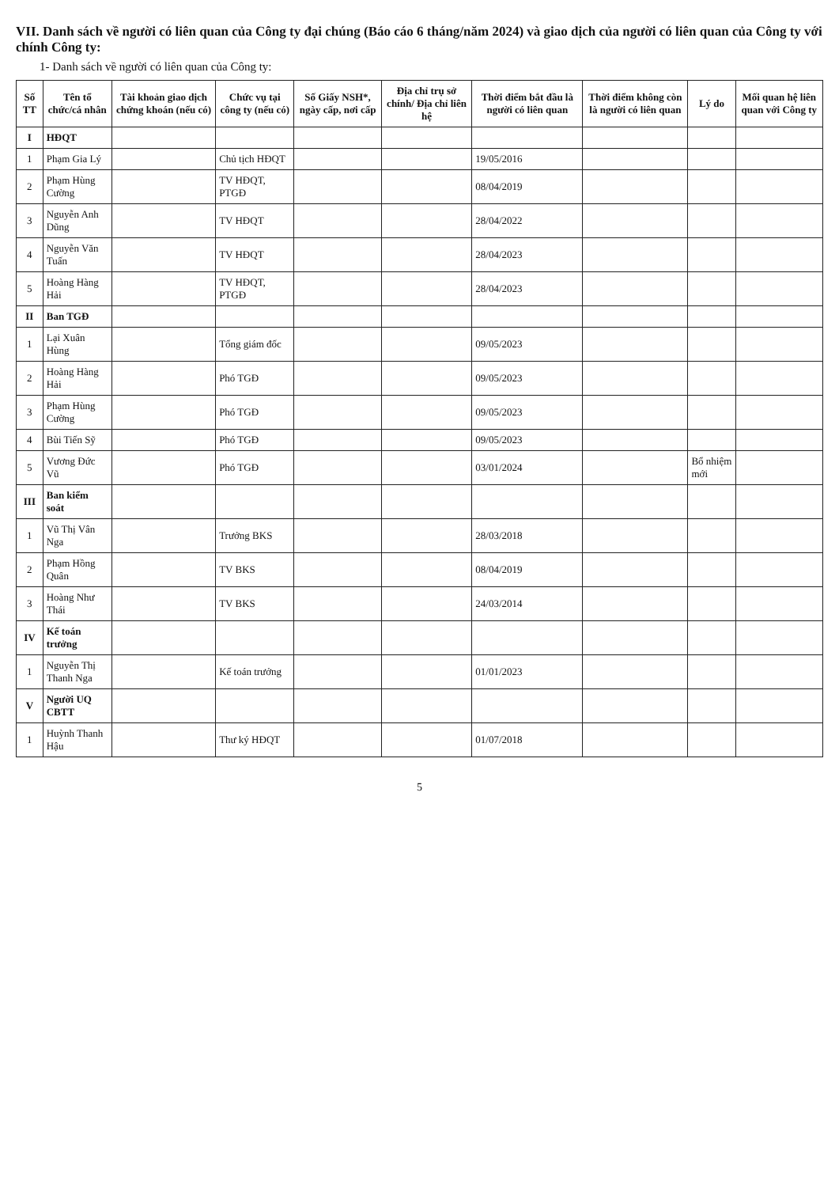VII. Danh sách về người có liên quan của Công ty đại chúng (Báo cáo 6 tháng/năm 2024) và giao dịch của người có liên quan của Công ty với chính Công ty:
1- Danh sách về người có liên quan của Công ty:
| Số TT | Tên tổ chức/cá nhân | Tài khoản giao dịch chứng khoán (nếu có) | Chức vụ tại công ty (nếu có) | Số Giấy NSH*, ngày cấp, nơi cấp | Địa chỉ trụ sở chính/ Địa chỉ liên hệ | Thời điểm bắt đầu là người có liên quan | Thời điểm không còn là người có liên quan | Lý do | Mối quan hệ liên quan với Công ty |
| --- | --- | --- | --- | --- | --- | --- | --- | --- | --- |
| I | HĐQT | | | | | | | | |
| 1 | Phạm Gia Lý | | Chủ tịch HĐQT | | | 19/05/2016 | | | |
| 2 | Phạm Hùng Cường | | TV HĐQT, PTGĐ | | | 08/04/2019 | | | |
| 3 | Nguyễn Anh Dũng | | TV HĐQT | | | 28/04/2022 | | | |
| 4 | Nguyễn Văn Tuấn | | TV HĐQT | | | 28/04/2023 | | | |
| 5 | Hoàng Hàng Hải | | TV HĐQT, PTGĐ | | | 28/04/2023 | | | |
| II | Ban TGĐ | | | | | | | | |
| 1 | Lại Xuân Hùng | | Tổng giám đốc | | | 09/05/2023 | | | |
| 2 | Hoàng Hàng Hải | | Phó TGĐ | | | 09/05/2023 | | | |
| 3 | Phạm Hùng Cường | | Phó TGĐ | | | 09/05/2023 | | | |
| 4 | Bùi Tiến Sỹ | | Phó TGĐ | | | 09/05/2023 | | | |
| 5 | Vương Đức Vũ | | Phó TGĐ | | | 03/01/2024 | | Bổ nhiệm mới | |
| III | Ban kiểm soát | | | | | | | | |
| 1 | Vũ Thị Vân Nga | | Trưởng BKS | | | 28/03/2018 | | | |
| 2 | Phạm Hồng Quân | | TV BKS | | | 08/04/2019 | | | |
| 3 | Hoàng Như Thái | | TV BKS | | | 24/03/2014 | | | |
| IV | Kế toán trưởng | | | | | | | | |
| 1 | Nguyễn Thị Thanh Nga | | Kế toán trưởng | | | 01/01/2023 | | | |
| V | Người UQ CBTT | | | | | | | | |
| 1 | Huỳnh Thanh Hậu | | Thư ký HĐQT | | | 01/07/2018 | | | |
5